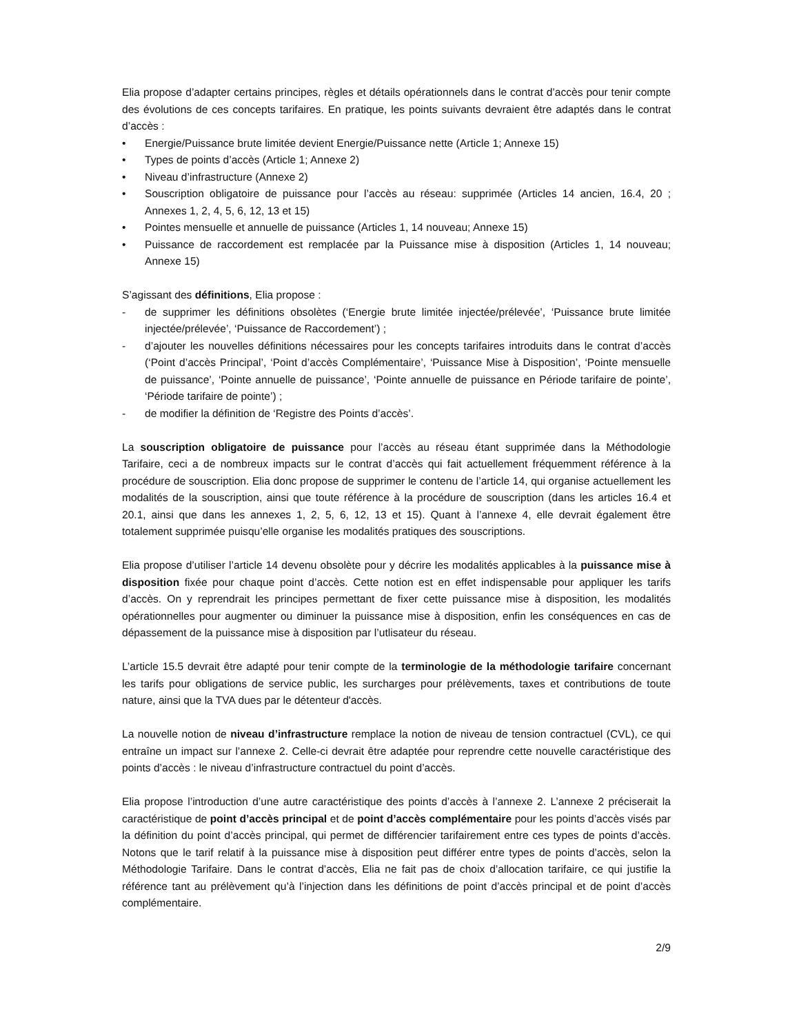Elia propose d’adapter certains principes, règles et détails opérationnels dans le contrat d’accès pour tenir compte des évolutions de ces concepts tarifaires. En pratique, les points suivants devraient être adaptés dans le contrat d’accès :
• Energie/Puissance brute limitée devient Energie/Puissance nette (Article 1; Annexe 15)
• Types de points d’accès (Article 1; Annexe 2)
• Niveau d’infrastructure (Annexe 2)
• Souscription obligatoire de puissance pour l’accès au réseau: supprimée (Articles 14 ancien, 16.4, 20 ; Annexes 1, 2, 4, 5, 6, 12, 13 et 15)
• Pointes mensuelle et annuelle de puissance (Articles 1, 14 nouveau; Annexe 15)
• Puissance de raccordement est remplacée par la Puissance mise à disposition (Articles 1, 14 nouveau; Annexe 15)
S’agissant des définitions, Elia propose :
- de supprimer les définitions obsolètes (‘Energie brute limitée injectée/prélevée’, ‘Puissance brute limitée injectée/prélevée’, ‘Puissance de Raccordement’) ;
- d’ajouter les nouvelles définitions nécessaires pour les concepts tarifaires introduits dans le contrat d’accès (‘Point d’accès Principal’, ‘Point d’accès Complémentaire’, ‘Puissance Mise à Disposition’, ‘Pointe mensuelle de puissance’, ‘Pointe annuelle de puissance’, ‘Pointe annuelle de puissance en Période tarifaire de pointe’, ‘Période tarifaire de pointe’) ;
- de modifier la définition de ‘Registre des Points d’accès’.
La souscription obligatoire de puissance pour l’accès au réseau étant supprimée dans la Méthodologie Tarifaire, ceci a de nombreux impacts sur le contrat d’accès qui fait actuellement fréquemment référence à la procédure de souscription. Elia donc propose de supprimer le contenu de l’article 14, qui organise actuellement les modalités de la souscription, ainsi que toute référence à la procédure de souscription (dans les articles 16.4 et 20.1, ainsi que dans les annexes 1, 2, 5, 6, 12, 13 et 15). Quant à l’annexe 4, elle devrait également être totalement supprimée puisqu’elle organise les modalités pratiques des souscriptions.
Elia propose d’utiliser l’article 14 devenu obsolète pour y décrire les modalités applicables à la puissance mise à disposition fixée pour chaque point d’accès. Cette notion est en effet indispensable pour appliquer les tarifs d’accès. On y reprendrait les principes permettant de fixer cette puissance mise à disposition, les modalités opérationnelles pour augmenter ou diminuer la puissance mise à disposition, enfin les conséquences en cas de dépassement de la puissance mise à disposition par l’utlisateur du réseau.
L’article 15.5 devrait être adapté pour tenir compte de la terminologie de la méthodologie tarifaire concernant les tarifs pour obligations de service public, les surcharges pour prélèvements, taxes et contributions de toute nature, ainsi que la TVA dues par le détenteur d'accès.
La nouvelle notion de niveau d’infrastructure remplace la notion de niveau de tension contractuel (CVL), ce qui entraîne un impact sur l’annexe 2. Celle-ci devrait être adaptée pour reprendre cette nouvelle caractéristique des points d’accès : le niveau d’infrastructure contractuel du point d’accès.
Elia propose l’introduction d’une autre caractéristique des points d’accès à l’annexe 2. L’annexe 2 préciserait la caractéristique de point d’accès principal et de point d’accès complémentaire pour les points d’accès visés par la définition du point d’accès principal, qui permet de différencier tarifairement entre ces types de points d’accès. Notons que le tarif relatif à la puissance mise à disposition peut différer entre types de points d’accès, selon la Méthodologie Tarifaire. Dans le contrat d’accès, Elia ne fait pas de choix d’allocation tarifaire, ce qui justifie la référence tant au prélèvement qu’à l’injection dans les définitions de point d’accès principal et de point d’accès complémentaire.
2/9